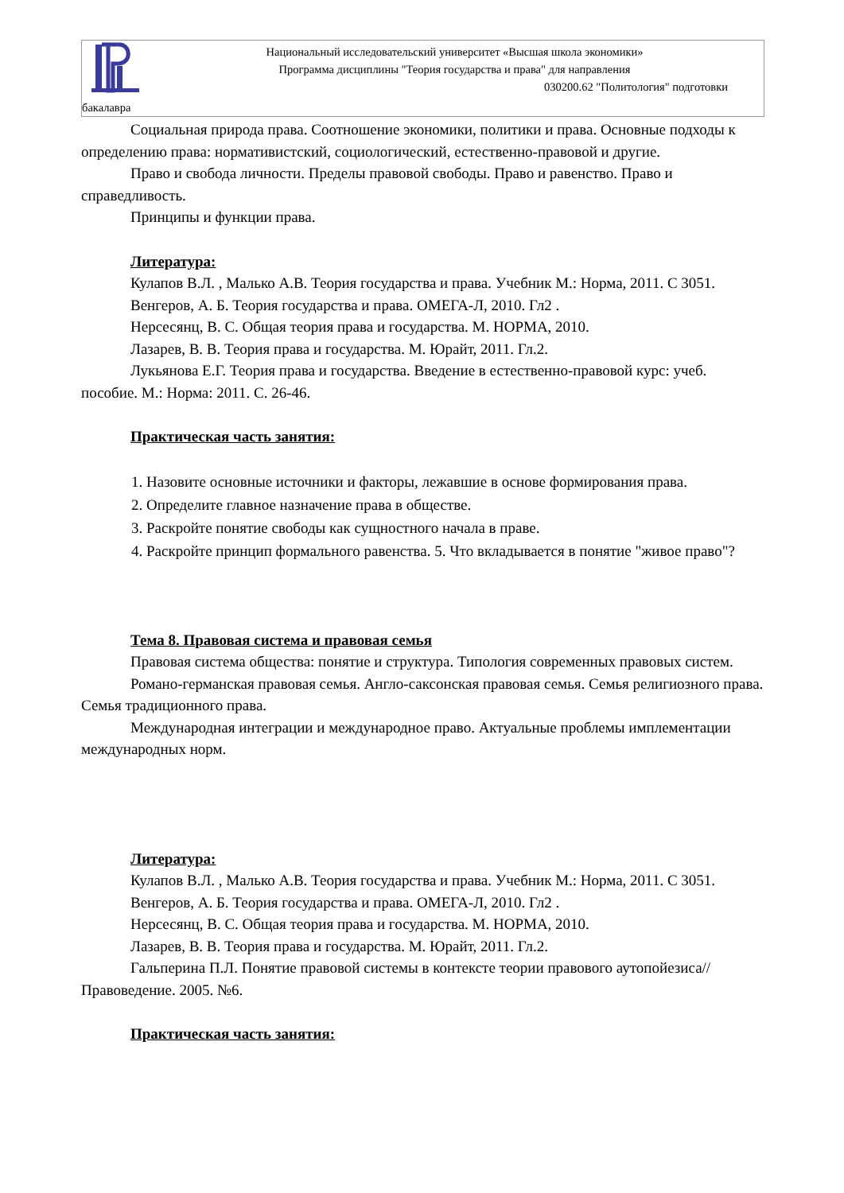Национальный исследовательский университет «Высшая школа экономики»
Программа дисциплины "Теория государства и права" для направления
030200.62 "Политология" подготовки
бакалавра
Социальная природа права. Соотношение экономики, политики и права. Основные подходы к определению права: нормативистский, социологический, естественно-правовой и другие.
Право и свобода личности. Пределы правовой свободы. Право и равенство. Право и справедливость.
Принципы и функции права.
Литература:
Кулапов В.Л. , Малько А.В. Теория государства и права. Учебник М.: Норма, 2011. С 3051.
Венгеров, А. Б. Теория государства и права. ОМЕГА-Л, 2010. Гл2 .
Нерсесянц, В. С. Общая теория права и государства. М. НОРМА, 2010.
Лазарев, В. В. Теория права и государства. М. Юрайт, 2011. Гл.2.
Лукьянова Е.Г. Теория права и государства. Введение в естественно-правовой курс: учеб. пособие. М.: Норма: 2011. С. 26-46.
Практическая часть занятия:
1. Назовите основные источники и факторы, лежавшие в основе формирования права.
2. Определите главное назначение права в обществе.
3. Раскройте понятие свободы как сущностного начала в праве.
4. Раскройте принцип формального равенства. 5. Что вкладывается в понятие "живое право"?
Тема 8. Правовая система и правовая семья
Правовая система общества: понятие и структура. Типология современных правовых систем.
Романо-германская правовая семья. Англо-саксонская правовая семья. Семья религиозного права. Семья традиционного права.
Международная интеграции и международное право. Актуальные проблемы имплементации международных норм.
Литература:
Кулапов В.Л. , Малько А.В. Теория государства и права. Учебник М.: Норма, 2011. С 3051.
Венгеров, А. Б. Теория государства и права. ОМЕГА-Л, 2010. Гл2 .
Нерсесянц, В. С. Общая теория права и государства. М. НОРМА, 2010.
Лазарев, В. В. Теория права и государства. М. Юрайт, 2011. Гл.2.
Гальперина П.Л. Понятие правовой системы в контексте теории правового аутопойезиса// Правоведение. 2005. №6.
Практическая часть занятия: